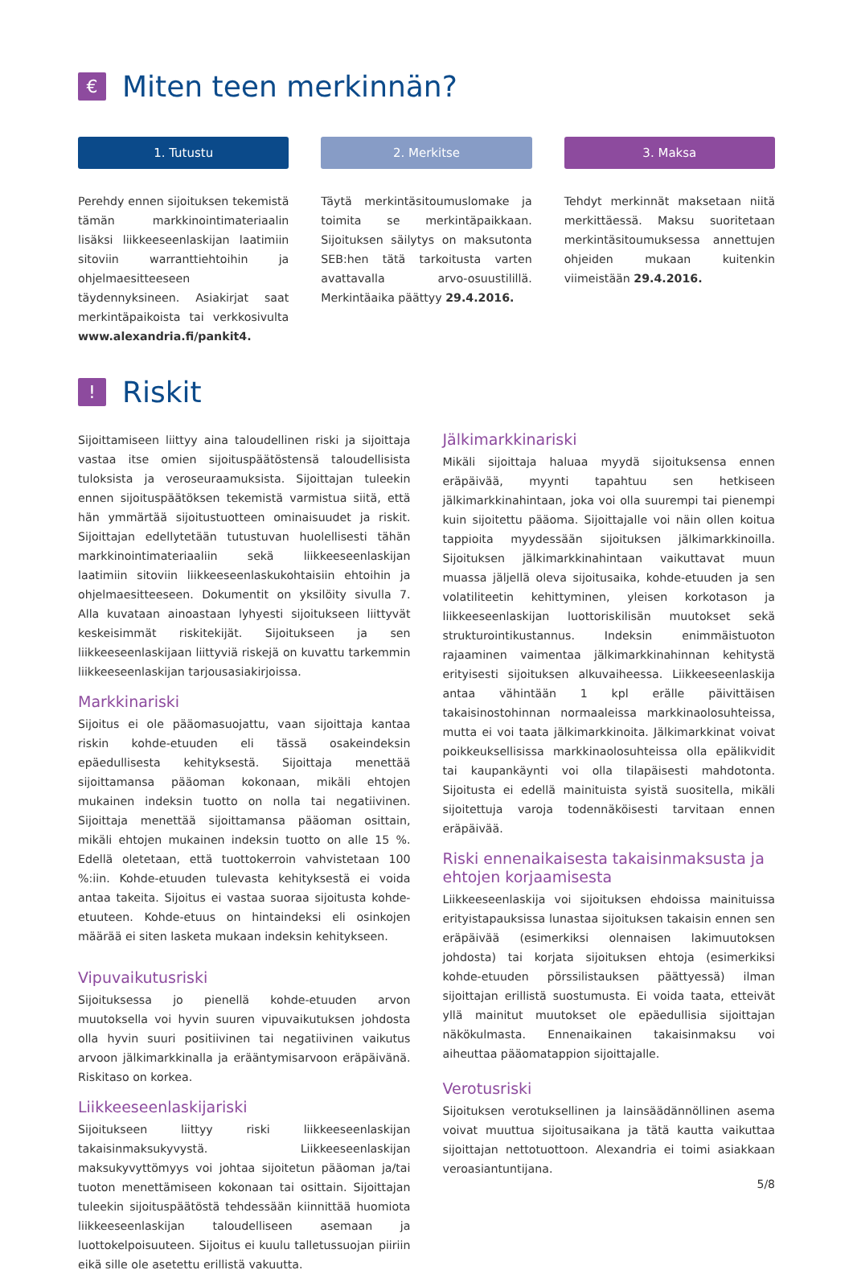€ Miten teen merkinnän?
1. Tutustu
Perehdy ennen sijoituksen tekemistä tämän markkinointimateriaalin lisäksi liikkeeseenlaskijan laatimiin sitoviin warranttiehtoihin ja ohjelmaesitteeseen täydennyksineen. Asiakirjat saat merkintäpaikoista tai verkkosivulta www.alexandria.fi/pankit4.
2. Merkitse
Täytä merkintäsitoumuslomake ja toimita se merkintäpaikkaan. Sijoituksen säilytys on maksutonta SEB:hen tätä tarkoitusta varten avattavalla arvo-osuustilillä. Merkintäaika päättyy 29.4.2016.
3. Maksa
Tehdyt merkinnät maksetaan niitä merkittäessä. Maksu suoritetaan merkintäsitoumuksessa annettujen ohjeiden mukaan kuitenkin viimeistään 29.4.2016.
! Riskit
Sijoittamiseen liittyy aina taloudellinen riski ja sijoittaja vastaa itse omien sijoituspäätöstensä taloudellisista tuloksista ja veroseuraamuksista. Sijoittajan tuleekin ennen sijoituspäätöksen tekemistä varmistua siitä, että hän ymmärtää sijoitustuotteen ominaisuudet ja riskit. Sijoittajan edellytetään tutustuvan huolellisesti tähän markkinointimateriaaliin sekä liikkeeseenlaskijan laatimiin sitoviin liikkeeseenlaskukohtaisiin ehtoihin ja ohjelmaesitteeseen. Dokumentit on yksilöity sivulla 7. Alla kuvataan ainoastaan lyhyesti sijoitukseen liittyvät keskeisimmät riskitekijät. Sijoitukseen ja sen liikkeeseenlaskijaan liittyviä riskejä on kuvattu tarkemmin liikkeeseenlaskijan tarjousasiakirjoissa.
Markkinariski
Sijoitus ei ole pääomasuojattu, vaan sijoittaja kantaa riskin kohde-etuuden eli tässä osakeindeksin epäedullisesta kehityksestä. Sijoittaja menettää sijoittamansa pääoman kokonaan, mikäli ehtojen mukainen indeksin tuotto on nolla tai negatiivinen. Sijoittaja menettää sijoittamansa pääoman osittain, mikäli ehtojen mukainen indeksin tuotto on alle 15 %. Edellä oletetaan, että tuottokerroin vahvistetaan 100 %:iin. Kohde-etuuden tulevasta kehityksestä ei voida antaa takeita. Sijoitus ei vastaa suoraa sijoitusta kohde-etuuteen. Kohde-etuus on hintaindeksi eli osinkojen määrää ei siten lasketa mukaan indeksin kehitykseen.
Vipuvaikutusriski
Sijoituksessa jo pienellä kohde-etuuden arvon muutoksella voi hyvin suuren vipuvaikutuksen johdosta olla hyvin suuri positiivinen tai negatiivinen vaikutus arvoon jälkimarkkinalla ja erääntymisarvoon eräpäivänä. Riskitaso on korkea.
Liikkeeseenlaskijariski
Sijoitukseen liittyy riski liikkeeseenlaskijan takaisinmaksukyvystä. Liikkeeseenlaskijan maksukyvyttömyys voi johtaa sijoitetun pääoman ja/tai tuoton menettämiseen kokonaan tai osittain. Sijoittajan tuleekin sijoituspäätöstä tehdessään kiinnittää huomiota liikkeeseenlaskijan taloudelliseen asemaan ja luottokelpoisuuteen. Sijoitus ei kuulu talletussuojan piiriin eikä sille ole asetettu erillistä vakuutta.
Jälkimarkkinariski
Mikäli sijoittaja haluaa myydä sijoituksensa ennen eräpäivää, myynti tapahtuu sen hetkiseen jälkimarkkinahintaan, joka voi olla suurempi tai pienempi kuin sijoitettu pääoma. Sijoittajalle voi näin ollen koitua tappioita myydessään sijoituksen jälkimarkkinoilla. Sijoituksen jälkimarkkinahintaan vaikuttavat muun muassa jäljellä oleva sijoitusaika, kohde-etuuden ja sen volatiliteetin kehittyminen, yleisen korkotason ja liikkeeseenlaskijan luottoriskilisän muutokset sekä strukturointikustannus. Indeksin enimmäistuoton rajaaminen vaimentaa jälkimarkkinahinnan kehitystä erityisesti sijoituksen alkuvaiheessa. Liikkeeseenlaskija antaa vähintään 1 kpl erälle päivittäisen takaisinostohinnan normaaleissa markkinaolosuhteissa, mutta ei voi taata jälkimarkkinoita. Jälkimarkkinat voivat poikkeuksellisissa markkinaolosuhteissa olla epälikvidit tai kaupankäynti voi olla tilapäisesti mahdotonta. Sijoitusta ei edellä mainituista syistä suositella, mikäli sijoitettuja varoja todennäköisesti tarvitaan ennen eräpäivää.
Riski ennenaikaisesta takaisinmaksusta ja ehtojen korjaamisesta
Liikkeeseenlaskija voi sijoituksen ehdoissa mainituissa erityistapauksissa lunastaa sijoituksen takaisin ennen sen eräpäivää (esimerkiksi olennaisen lakimuutoksen johdosta) tai korjata sijoituksen ehtoja (esimerkiksi kohde-etuuden pörssilistauksen päättyessä) ilman sijoittajan erillistä suostumusta. Ei voida taata, etteivät yllä mainitut muutokset ole epäedullisia sijoittajan näkökulmasta. Ennenaikainen takaisinmaksu voi aiheuttaa pääomatappion sijoittajalle.
Verotusriski
Sijoituksen verotuksellinen ja lainsäädännöllinen asema voivat muuttua sijoitusaikana ja tätä kautta vaikuttaa sijoittajan nettotuottoon. Alexandria ei toimi asiakkaan veroasiantuntijana.
5/8